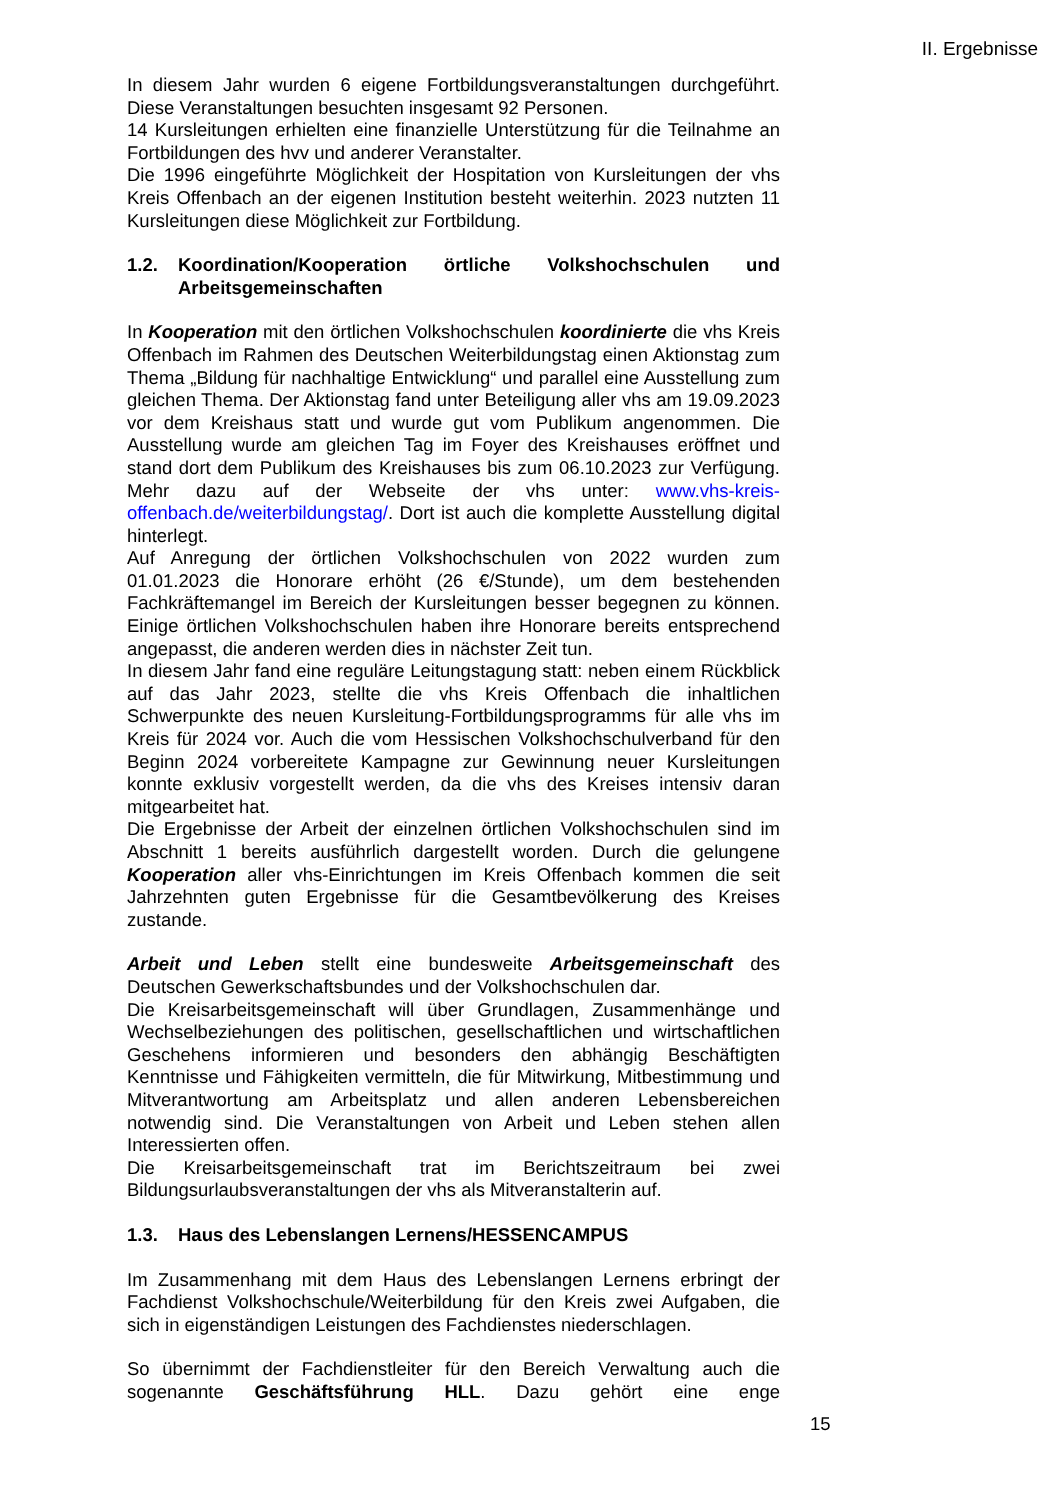II. Ergebnisse
In diesem Jahr wurden 6 eigene Fortbildungsveranstaltungen durchgeführt. Diese Veranstaltungen besuchten insgesamt 92 Personen.
14 Kursleitungen erhielten eine finanzielle Unterstützung für die Teilnahme an Fortbildungen des hvv und anderer Veranstalter.
Die 1996 eingeführte Möglichkeit der Hospitation von Kursleitungen der vhs Kreis Offenbach an der eigenen Institution besteht weiterhin. 2023 nutzten 11 Kursleitungen diese Möglichkeit zur Fortbildung.
1.2. Koordination/Kooperation örtliche Volkshochschulen und Arbeitsgemeinschaften
In Kooperation mit den örtlichen Volkshochschulen koordinierte die vhs Kreis Offenbach im Rahmen des Deutschen Weiterbildungstag einen Aktionstag zum Thema „Bildung für nachhaltige Entwicklung“ und parallel eine Ausstellung zum gleichen Thema. Der Aktionstag fand unter Beteiligung aller vhs am 19.09.2023 vor dem Kreishaus statt und wurde gut vom Publikum angenommen. Die Ausstellung wurde am gleichen Tag im Foyer des Kreishauses eröffnet und stand dort dem Publikum des Kreishauses bis zum 06.10.2023 zur Verfügung. Mehr dazu auf der Webseite der vhs unter: www.vhs-kreis-offenbach.de/weiterbildungstag/. Dort ist auch die komplette Ausstellung digital hinterlegt.
Auf Anregung der örtlichen Volkshochschulen von 2022 wurden zum 01.01.2023 die Honorare erhöht (26 €/Stunde), um dem bestehenden Fachkräftemangel im Bereich der Kursleitungen besser begegnen zu können. Einige örtlichen Volkshochschulen haben ihre Honorare bereits entsprechend angepasst, die anderen werden dies in nächster Zeit tun.
In diesem Jahr fand eine reguläre Leitungstagung statt: neben einem Rückblick auf das Jahr 2023, stellte die vhs Kreis Offenbach die inhaltlichen Schwerpunkte des neuen Kursleitung-Fortbildungsprogramms für alle vhs im Kreis für 2024 vor. Auch die vom Hessischen Volkshochschulverband für den Beginn 2024 vorbereitete Kampagne zur Gewinnung neuer Kursleitungen konnte exklusiv vorgestellt werden, da die vhs des Kreises intensiv daran mitgearbeitet hat.
Die Ergebnisse der Arbeit der einzelnen örtlichen Volkshochschulen sind im Abschnitt 1 bereits ausführlich dargestellt worden. Durch die gelungene Kooperation aller vhs-Einrichtungen im Kreis Offenbach kommen die seit Jahrzehnten guten Ergebnisse für die Gesamtbevölkerung des Kreises zustande.
Arbeit und Leben stellt eine bundesweite Arbeitsgemeinschaft des Deutschen Gewerkschaftsbundes und der Volkshochschulen dar.
Die Kreisarbeitsgemeinschaft will über Grundlagen, Zusammenhänge und Wechselbeziehungen des politischen, gesellschaftlichen und wirtschaftlichen Geschehens informieren und besonders den abhängig Beschäftigten Kenntnisse und Fähigkeiten vermitteln, die für Mitwirkung, Mitbestimmung und Mitverantwortung am Arbeitsplatz und allen anderen Lebensbereichen notwendig sind. Die Veranstaltungen von Arbeit und Leben stehen allen Interessierten offen.
Die Kreisarbeitsgemeinschaft trat im Berichtszeitraum bei zwei Bildungsurlaubsveranstaltungen der vhs als Mitveranstalterin auf.
1.3. Haus des Lebenslangen Lernens/HESSENCAMPUS
Im Zusammenhang mit dem Haus des Lebenslangen Lernens erbringt der Fachdienst Volkshochschule/Weiterbildung für den Kreis zwei Aufgaben, die sich in eigenständigen Leistungen des Fachdienstes niederschlagen.
So übernimmt der Fachdienstleiter für den Bereich Verwaltung auch die sogenannte Geschäftsführung HLL. Dazu gehört eine enge
15